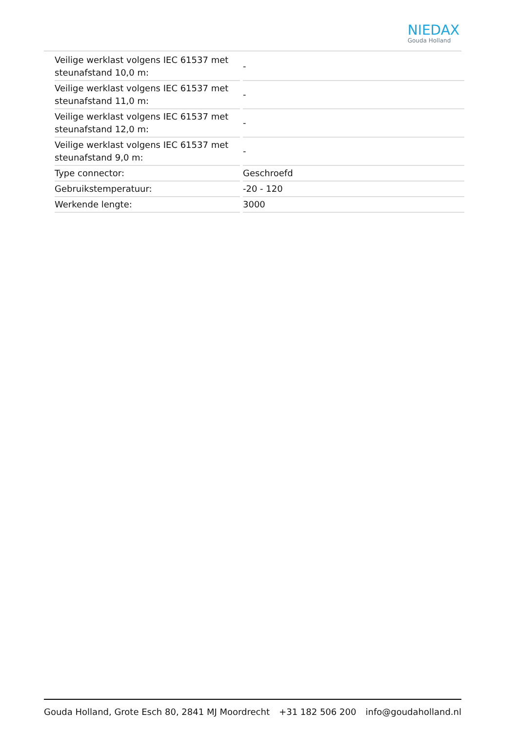NIEDAX
Gouda Holland
| Veilige werklast volgens IEC 61537 met steunafstand 10,0 m: | - |
| Veilige werklast volgens IEC 61537 met steunafstand 11,0 m: | - |
| Veilige werklast volgens IEC 61537 met steunafstand 12,0 m: | - |
| Veilige werklast volgens IEC 61537 met steunafstand 9,0 m: | - |
| Type connector: | Geschroefd |
| Gebruikstemperatuur: | -20 - 120 |
| Werkende lengte: | 3000 |
Gouda Holland, Grote Esch 80, 2841 MJ Moordrecht +31 182 506 200 info@goudaholland.nl